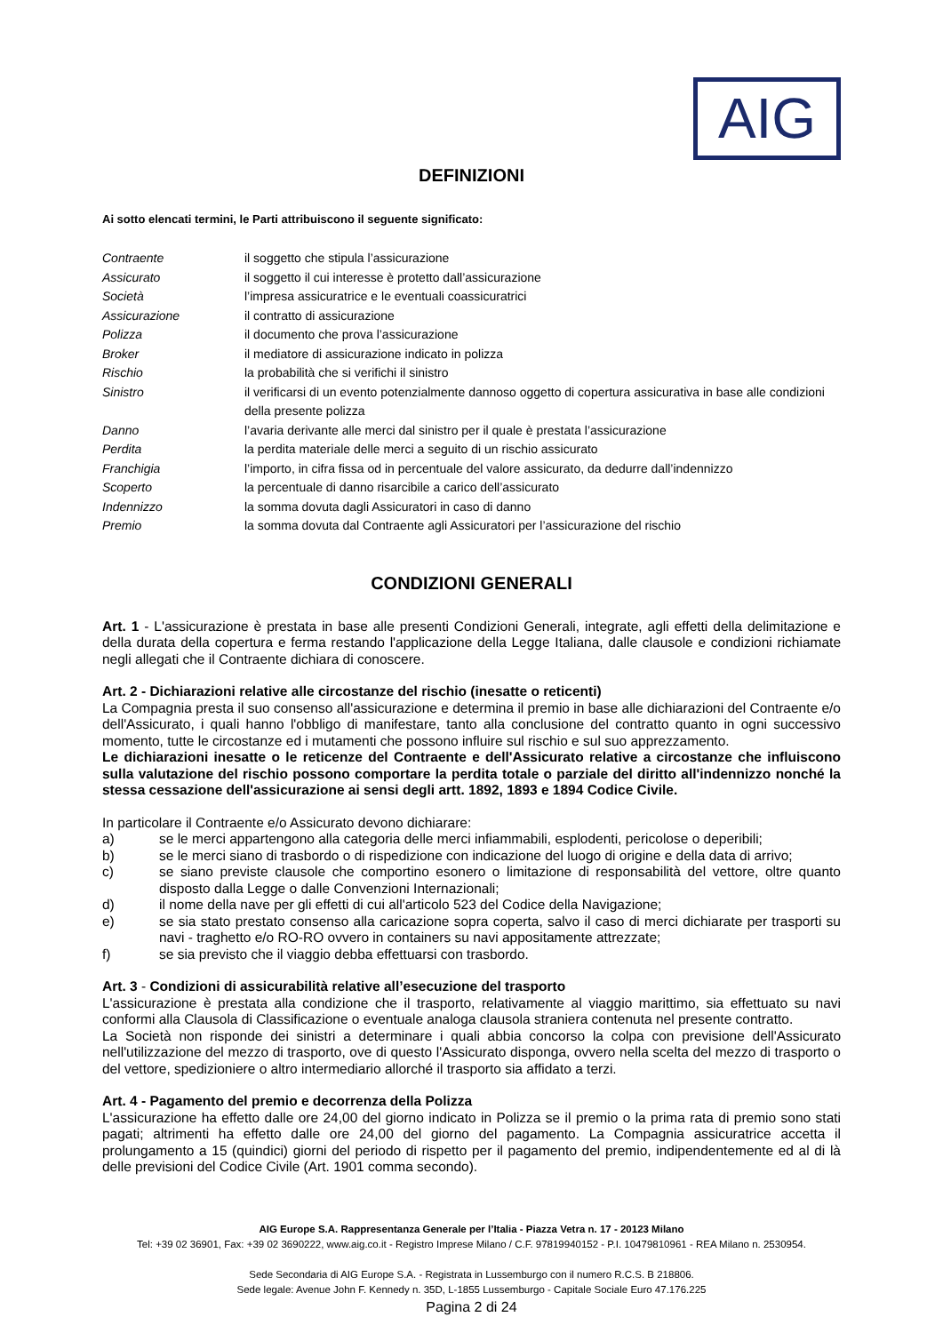AIG
DEFINIZIONI
Ai sotto elencati termini, le Parti attribuiscono il seguente significato:
| Contraente | il soggetto che stipula l’assicurazione |
| Assicurato | il soggetto il cui interesse è protetto dall’assicurazione |
| Società | l’impresa assicuratrice e le eventuali coassicuratrici |
| Assicurazione | il contratto di assicurazione |
| Polizza | il documento che prova l’assicurazione |
| Broker | il mediatore di assicurazione indicato in polizza |
| Rischio | la probabilità che si verifichi il sinistro |
| Sinistro | il verificarsi di un evento potenzialmente dannoso oggetto di copertura assicurativa in base alle condizioni della presente polizza |
| Danno | l’avaria derivante alle merci dal sinistro per il quale è prestata l’assicurazione |
| Perdita | la perdita materiale delle merci a seguito di un rischio assicurato |
| Franchigia | l’importo, in cifra fissa od in percentuale del valore assicurato, da dedurre dall’indennizzo |
| Scoperto | la percentuale di danno risarcibile a carico dell’assicurato |
| Indennizzo | la somma dovuta dagli Assicuratori in caso di danno |
| Premio | la somma dovuta dal Contraente agli Assicuratori per l’assicurazione del rischio |
CONDIZIONI GENERALI
Art. 1 - L'assicurazione è prestata in base alle presenti Condizioni Generali, integrate, agli effetti della delimitazione e della durata della copertura e ferma restando l'applicazione della Legge Italiana, dalle clausole e condizioni richiamate negli allegati che il Contraente dichiara di conoscere.
Art. 2 - Dichiarazioni relative alle circostanze del rischio (inesatte o reticenti)
La Compagnia presta il suo consenso all'assicurazione e determina il premio in base alle dichiarazioni del Contraente e/o dell'Assicurato, i quali hanno l'obbligo di manifestare, tanto alla conclusione del contratto quanto in ogni successivo momento, tutte le circostanze ed i mutamenti che possono influire sul rischio e sul suo apprezzamento.
Le dichiarazioni inesatte o le reticenze del Contraente e dell'Assicurato relative a circostanze che influiscono sulla valutazione del rischio possono comportare la perdita totale o parziale del diritto all'indennizzo nonché la stessa cessazione dell'assicurazione ai sensi degli artt. 1892, 1893 e 1894 Codice Civile.
In particolare il Contraente e/o Assicurato devono dichiarare:
a) se le merci appartengono alla categoria delle merci infiammabili, esplodenti, pericolose o deperibili;
b) se le merci siano di trasbordo o di rispedizione con indicazione del luogo di origine e della data di arrivo;
c) se siano previste clausole che comportino esonero o limitazione di responsabilità del vettore, oltre quanto disposto dalla Legge o dalle Convenzioni Internazionali;
d) il nome della nave per gli effetti di cui all'articolo 523 del Codice della Navigazione;
e) se sia stato prestato consenso alla caricazione sopra coperta, salvo il caso di merci dichiarate per trasporti su navi - traghetto e/o RO-RO ovvero in containers su navi appositamente attrezzate;
f) se sia previsto che il viaggio debba effettuarsi con trasbordo.
Art. 3 - Condizioni di assicurabilità relative all’esecuzione del trasporto
L'assicurazione è prestata alla condizione che il trasporto, relativamente al viaggio marittimo, sia effettuato su navi conformi alla Clausola di Classificazione o eventuale analoga clausola straniera contenuta nel presente contratto.
La Società non risponde dei sinistri a determinare i quali abbia concorso la colpa con previsione dell'Assicurato nell'utilizzazione del mezzo di trasporto, ove di questo l'Assicurato disponga, ovvero nella scelta del mezzo di trasporto o del vettore, spedizioniere o altro intermediario allorché il trasporto sia affidato a terzi.
Art. 4 - Pagamento del premio e decorrenza della Polizza
L'assicurazione ha effetto dalle ore 24,00 del giorno indicato in Polizza se il premio o la prima rata di premio sono stati pagati; altrimenti ha effetto dalle ore 24,00 del giorno del pagamento. La Compagnia assicuratrice accetta il prolungamento a 15 (quindici) giorni del periodo di rispetto per il pagamento del premio, indipendentemente ed al di là delle previsioni del Codice Civile (Art. 1901 comma secondo).
AIG Europe S.A. Rappresentanza Generale per l’Italia - Piazza Vetra n. 17 - 20123 Milano
Tel: +39 02 36901, Fax: +39 02 3690222, www.aig.co.it - Registro Imprese Milano / C.F. 97819940152 - P.I. 10479810961 - REA Milano n. 2530954.
Sede Secondaria di AIG Europe S.A. - Registrata in Lussemburgo con il numero R.C.S. B 218806.
Sede legale: Avenue John F. Kennedy n. 35D, L-1855 Lussemburgo - Capitale Sociale Euro 47.176.225
Pagina 2 di 24